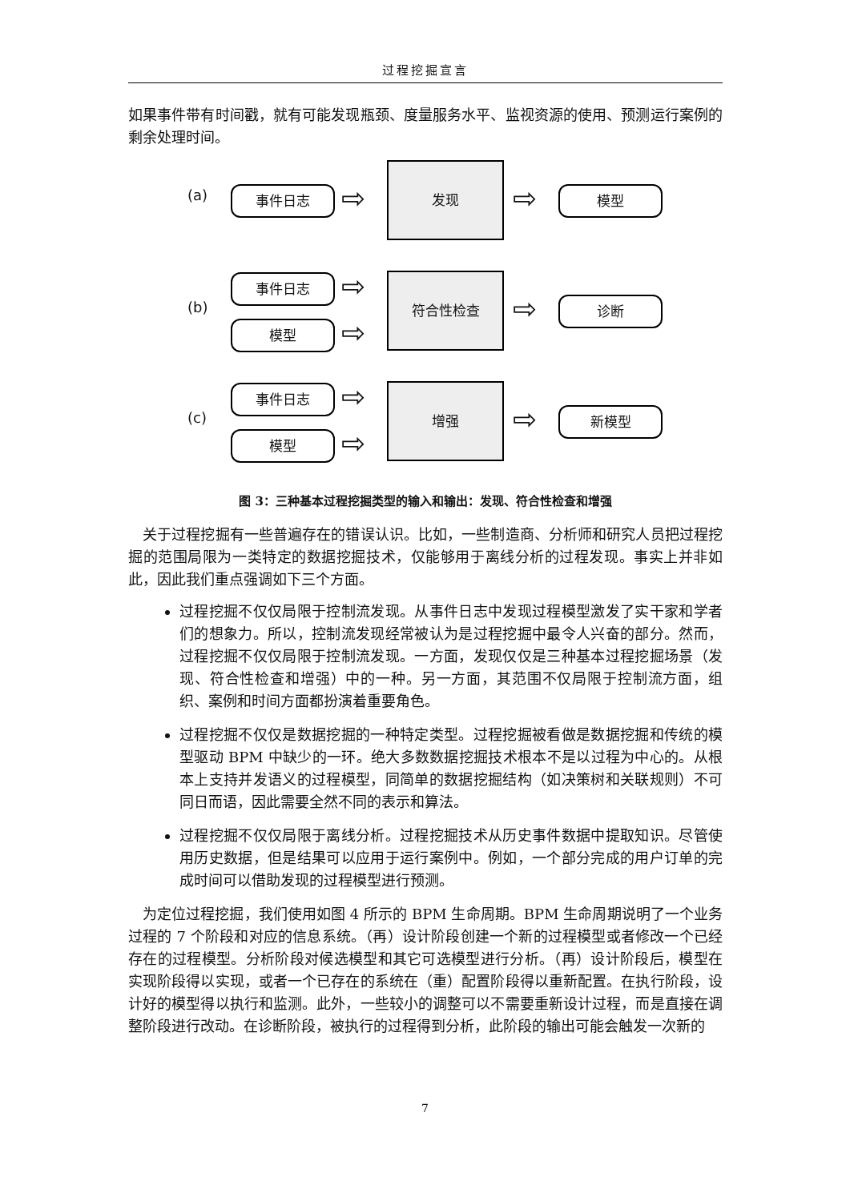过程挖掘宣言
如果事件带有时间戳，就有可能发现瓶颈、度量服务水平、监视资源的使用、预测运行案例的剩余处理时间。
(a) 事件日志 ⇨
发现
⇨ 模型
(b)
事件日志
模型
⇨
⇨
符合性检查
⇨ 诊断
(c)
事件日志
模型
⇨
⇨
增强
⇨ 新模型
图 3：三种基本过程挖掘类型的输入和输出：发现、符合性检查和增强
　关于过程挖掘有一些普遍存在的错误认识。比如，一些制造商、分析师和研究人员把过程挖掘的范围局限为一类特定的数据挖掘技术，仅能够用于离线分析的过程发现。事实上并非如此，因此我们重点强调如下三个方面。
过程挖掘不仅仅局限于控制流发现。从事件日志中发现过程模型激发了实干家和学者们的想象力。所以，控制流发现经常被认为是过程挖掘中最令人兴奋的部分。然而，过程挖掘不仅仅局限于控制流发现。一方面，发现仅仅是三种基本过程挖掘场景（发现、符合性检查和增强）中的一种。另一方面，其范围不仅局限于控制流方面，组织、案例和时间方面都扮演着重要角色。
过程挖掘不仅仅是数据挖掘的一种特定类型。过程挖掘被看做是数据挖掘和传统的模型驱动 BPM 中缺少的一环。绝大多数数据挖掘技术根本不是以过程为中心的。从根本上支持并发语义的过程模型，同简单的数据挖掘结构（如决策树和关联规则）不可同日而语，因此需要全然不同的表示和算法。
过程挖掘不仅仅局限于离线分析。过程挖掘技术从历史事件数据中提取知识。尽管使用历史数据，但是结果可以应用于运行案例中。例如，一个部分完成的用户订单的完成时间可以借助发现的过程模型进行预测。
　为定位过程挖掘，我们使用如图 4 所示的 BPM 生命周期。BPM 生命周期说明了一个业务过程的 7 个阶段和对应的信息系统。（再）设计阶段创建一个新的过程模型或者修改一个已经存在的过程模型。分析阶段对候选模型和其它可选模型进行分析。（再）设计阶段后，模型在实现阶段得以实现，或者一个已存在的系统在（重）配置阶段得以重新配置。在执行阶段，设计好的模型得以执行和监测。此外，一些较小的调整可以不需要重新设计过程，而是直接在调整阶段进行改动。在诊断阶段，被执行的过程得到分析，此阶段的输出可能会触发一次新的
7